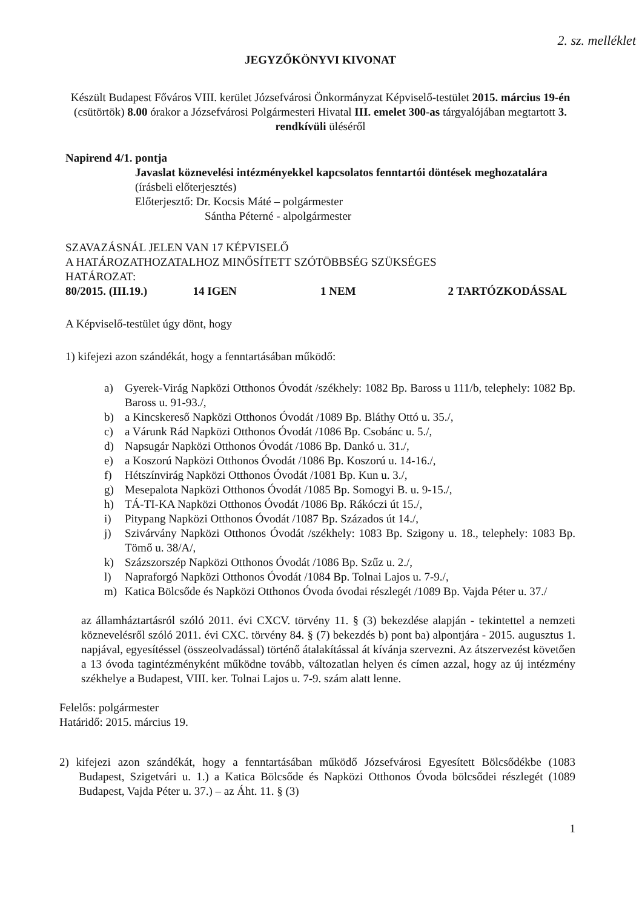2. sz. melléklet
JEGYZŐKÖNYVI KIVONAT
Készült Budapest Főváros VIII. kerület Józsefvárosi Önkormányzat Képviselő-testület 2015. március 19-én (csütörtök) 8.00 órakor a Józsefvárosi Polgármesteri Hivatal III. emelet 300-as tárgyalójában megtartott 3. rendkívüli üléséről
Napirend 4/1. pontja
Javaslat köznevelési intézményekkel kapcsolatos fenntartói döntések meghozatalára
(írásbeli előterjesztés)
Előterjesztő: Dr. Kocsis Máté – polgármester
Sántha Péterné - alpolgármester
SZAVAZÁSNÁL JELEN VAN 17 KÉPVISELŐ
A HATÁROZATHOZATALHOZ MINŐSÍTETT SZÓTÖBBSÉG SZÜKSÉGES
HATÁROZAT:
80/2015. (III.19.) 14 IGEN 1 NEM 2 TARTÓZKODÁSSAL
A Képviselő-testület úgy dönt, hogy
1) kifejezi azon szándékát, hogy a fenntartásában működő:
a) Gyerek-Virág Napközi Otthonos Óvodát /székhely: 1082 Bp. Baross u 111/b, telephely: 1082 Bp. Baross u. 91-93./,
b) a Kincskereső Napközi Otthonos Óvodát /1089 Bp. Bláthy Ottó u. 35./,
c) a Várunk Rád Napközi Otthonos Óvodát /1086 Bp. Csobánc u. 5./,
d) Napsugár Napközi Otthonos Óvodát /1086 Bp. Dankó u. 31./,
e) a Koszorú Napközi Otthonos Óvodát /1086 Bp. Koszorú u. 14-16./,
f) Hétszínvirág Napközi Otthonos Óvodát /1081 Bp. Kun u. 3./,
g) Mesepalota Napközi Otthonos Óvodát /1085 Bp. Somogyi B. u. 9-15./,
h) TÁ-TI-KA Napközi Otthonos Óvodát /1086 Bp. Rákóczi út 15./,
i) Pitypang Napközi Otthonos Óvodát /1087 Bp. Százados út 14./,
j) Szivárvány Napközi Otthonos Óvodát /székhely: 1083 Bp. Szigony u. 18., telephely: 1083 Bp. Tömő u. 38/A/,
k) Százszorszép Napközi Otthonos Óvodát /1086 Bp. Szűz u. 2./,
l) Napraforgó Napközi Otthonos Óvodát /1084 Bp. Tolnai Lajos u. 7-9./,
m) Katica Bölcsőde és Napközi Otthonos Óvoda óvodai részlegét /1089 Bp. Vajda Péter u. 37./
az államháztartásról szóló 2011. évi CXCV. törvény 11. § (3) bekezdése alapján - tekintettel a nemzeti köznevelésről szóló 2011. évi CXC. törvény 84. § (7) bekezdés b) pont ba) alpontjára - 2015. augusztus 1. napjával, egyesítéssel (összeolvadással) történő átalakítással át kívánja szervezni. Az átszervezést követően a 13 óvoda tagintézményként működne tovább, változatlan helyen és címen azzal, hogy az új intézmény székhelye a Budapest, VIII. ker. Tolnai Lajos u. 7-9. szám alatt lenne.
Felelős: polgármester
Határidő: 2015. március 19.
2) kifejezi azon szándékát, hogy a fenntartásában működő Józsefvárosi Egyesített Bölcsődékbe (1083 Budapest, Szigetvári u. 1.) a Katica Bölcsőde és Napközi Otthonos Óvoda bölcsődei részlegét (1089 Budapest, Vajda Péter u. 37.) – az Áht. 11. § (3)
1